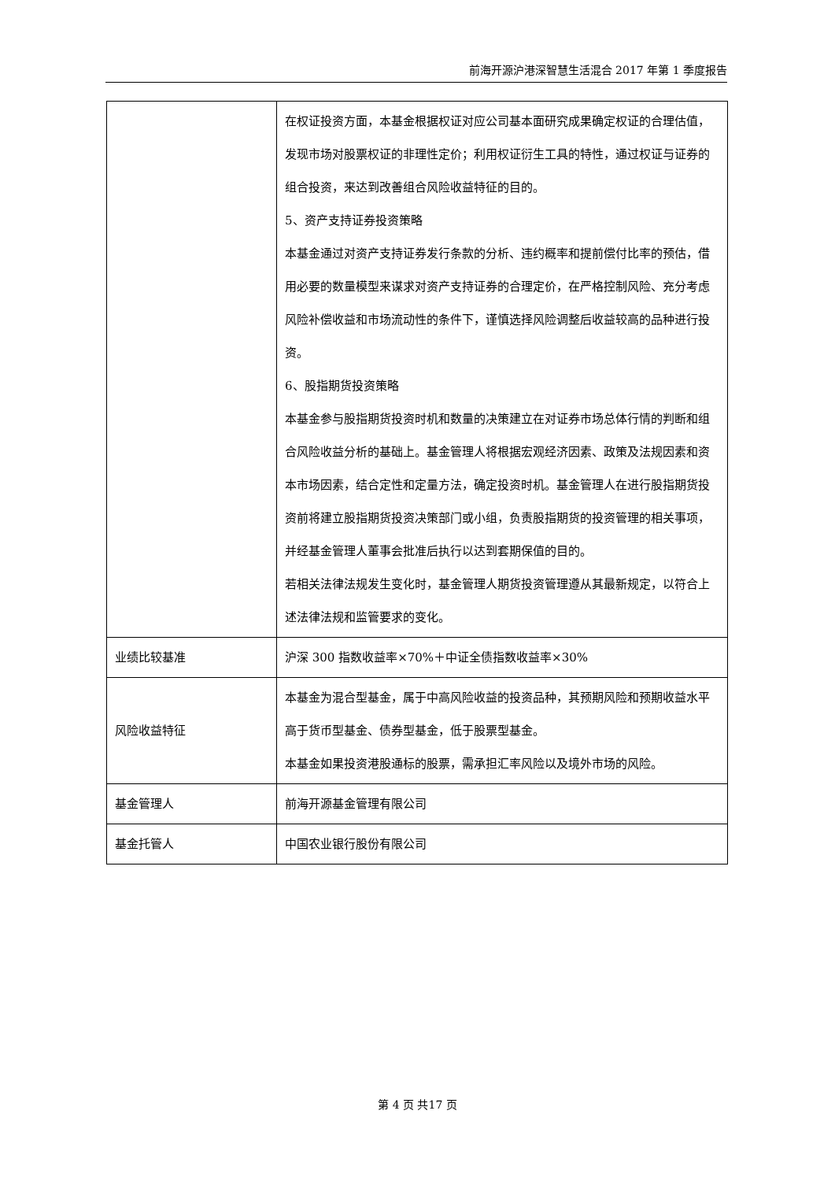前海开源沪港深智慧生活混合 2017 年第 1 季度报告
| | 在权证投资方面，本基金根据权证对应公司基本面研究成果确定权证的合理估值，发现市场对股票权证的非理性定价；利用权证衍生工具的特性，通过权证与证券的组合投资，来达到改善组合风险收益特征的目的。 5、资产支持证券投资策略 本基金通过对资产支持证券发行条款的分析、违约概率和提前偿付比率的预估，借用必要的数量模型来谋求对资产支持证券的合理定价，在严格控制风险、充分考虑风险补偿收益和市场流动性的条件下，谨慎选择风险调整后收益较高的品种进行投资。 6、股指期货投资策略 本基金参与股指期货投资时机和数量的决策建立在对证券市场总体行情的判断和组合风险收益分析的基础上。基金管理人将根据宏观经济因素、政策及法规因素和资本市场因素，结合定性和定量方法，确定投资时机。基金管理人在进行股指期货投资前将建立股指期货投资决策部门或小组，负责股指期货的投资管理的相关事项，并经基金管理人董事会批准后执行以达到套期保值的目的。 若相关法律法规发生变化时，基金管理人期货投资管理遵从其最新规定，以符合上述法律法规和监管要求的变化。 |
| 业绩比较基准 | 沪深 300 指数收益率×70%＋中证全债指数收益率×30% |
| 风险收益特征 | 本基金为混合型基金，属于中高风险收益的投资品种，其预期风险和预期收益水平高于货币型基金、债券型基金，低于股票型基金。 本基金如果投资港股通标的股票，需承担汇率风险以及境外市场的风险。 |
| 基金管理人 | 前海开源基金管理有限公司 |
| 基金托管人 | 中国农业银行股份有限公司 |
第 4 页 共17 页